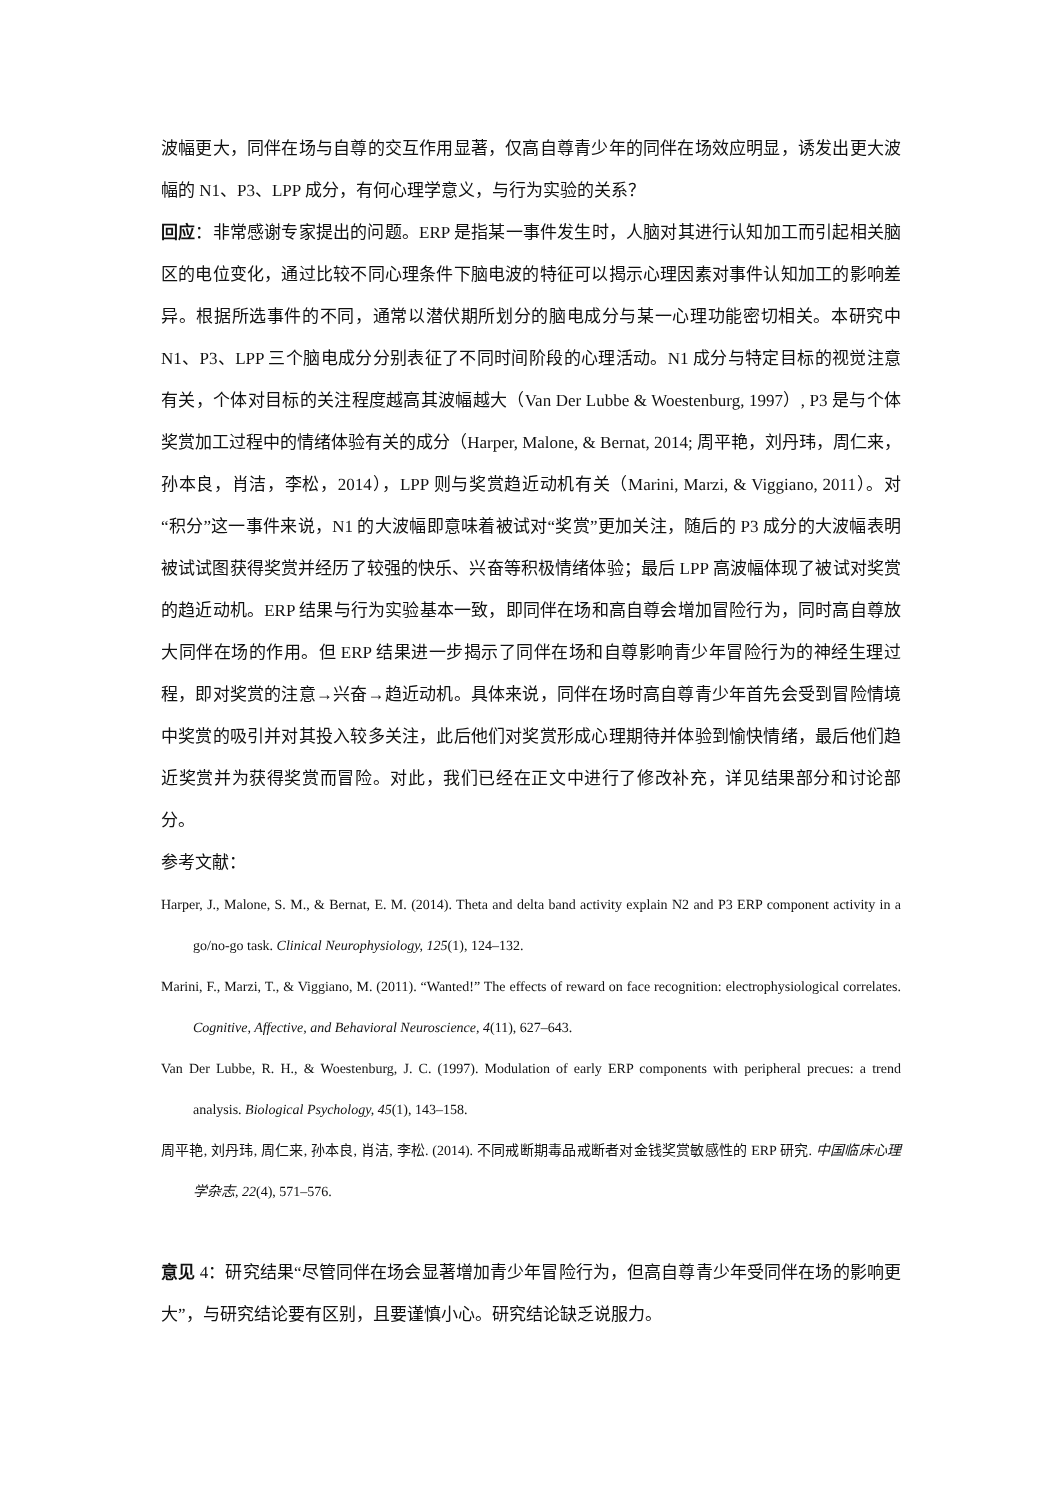波幅更大，同伴在场与自尊的交互作用显著，仅高自尊青少年的同伴在场效应明显，诱发出更大波幅的 N1、P3、LPP 成分，有何心理学意义，与行为实验的关系？
回应：非常感谢专家提出的问题。ERP 是指某一事件发生时，人脑对其进行认知加工而引起相关脑区的电位变化，通过比较不同心理条件下脑电波的特征可以揭示心理因素对事件认知加工的影响差异。根据所选事件的不同，通常以潜伏期所划分的脑电成分与某一心理功能密切相关。本研究中 N1、P3、LPP 三个脑电成分分别表征了不同时间阶段的心理活动。N1 成分与特定目标的视觉注意有关，个体对目标的关注程度越高其波幅越大（Van Der Lubbe & Woestenburg, 1997）, P3 是与个体奖赏加工过程中的情绪体验有关的成分（Harper, Malone, & Bernat, 2014; 周平艳，刘丹玮，周仁来，孙本良，肖洁，李松，2014），LPP 则与奖赏趋近动机有关（Marini, Marzi, & Viggiano, 2011）。对“积分”这一事件来说，N1 的大波幅即意味着被试对“奖赏”更加关注，随后的 P3 成分的大波幅表明被试试图获得奖赏并经历了较强的快乐、兴奋等积极情绪体验；最后 LPP 高波幅体现了被试对奖赏的趋近动机。ERP 结果与行为实验基本一致，即同伴在场和高自尊会增加冒险行为，同时高自尊放大同伴在场的作用。但 ERP 结果进一步揭示了同伴在场和自尊影响青少年冒险行为的神经生理过程，即对奖赏的注意→兴奋→趋近动机。具体来说，同伴在场时高自尊青少年首先会受到冒险情境中奖赏的吸引并对其投入较多关注，此后他们对奖赏形成心理期待并体验到愉快情绪，最后他们趋近奖赏并为获得奖赏而冒险。对此，我们已经在正文中进行了修改补充，详见结果部分和讨论部分。
参考文献：
Harper, J., Malone, S. M., & Bernat, E. M. (2014). Theta and delta band activity explain N2 and P3 ERP component activity in a go/no-go task. Clinical Neurophysiology, 125(1), 124–132.
Marini, F., Marzi, T., & Viggiano, M. (2011). “Wanted!” The effects of reward on face recognition: electrophysiological correlates. Cognitive, Affective, and Behavioral Neuroscience, 4(11), 627–643.
Van Der Lubbe, R. H., & Woestenburg, J. C. (1997). Modulation of early ERP components with peripheral precues: a trend analysis. Biological Psychology, 45(1), 143–158.
周平艳, 刘丹玮, 周仁来, 孙本良, 肖洁, 李松. (2014). 不同戒断期毒品戒断者对金钱奖赏敏感性的 ERP 研究. 中国临床心理学杂志, 22(4), 571–576.
意见 4：研究结果“尽管同伴在场会显著增加青少年冒险行为，但高自尊青少年受同伴在场的影响更大”，与研究结论要有区别，且要谨慎小心。研究结论缺乏说服力。